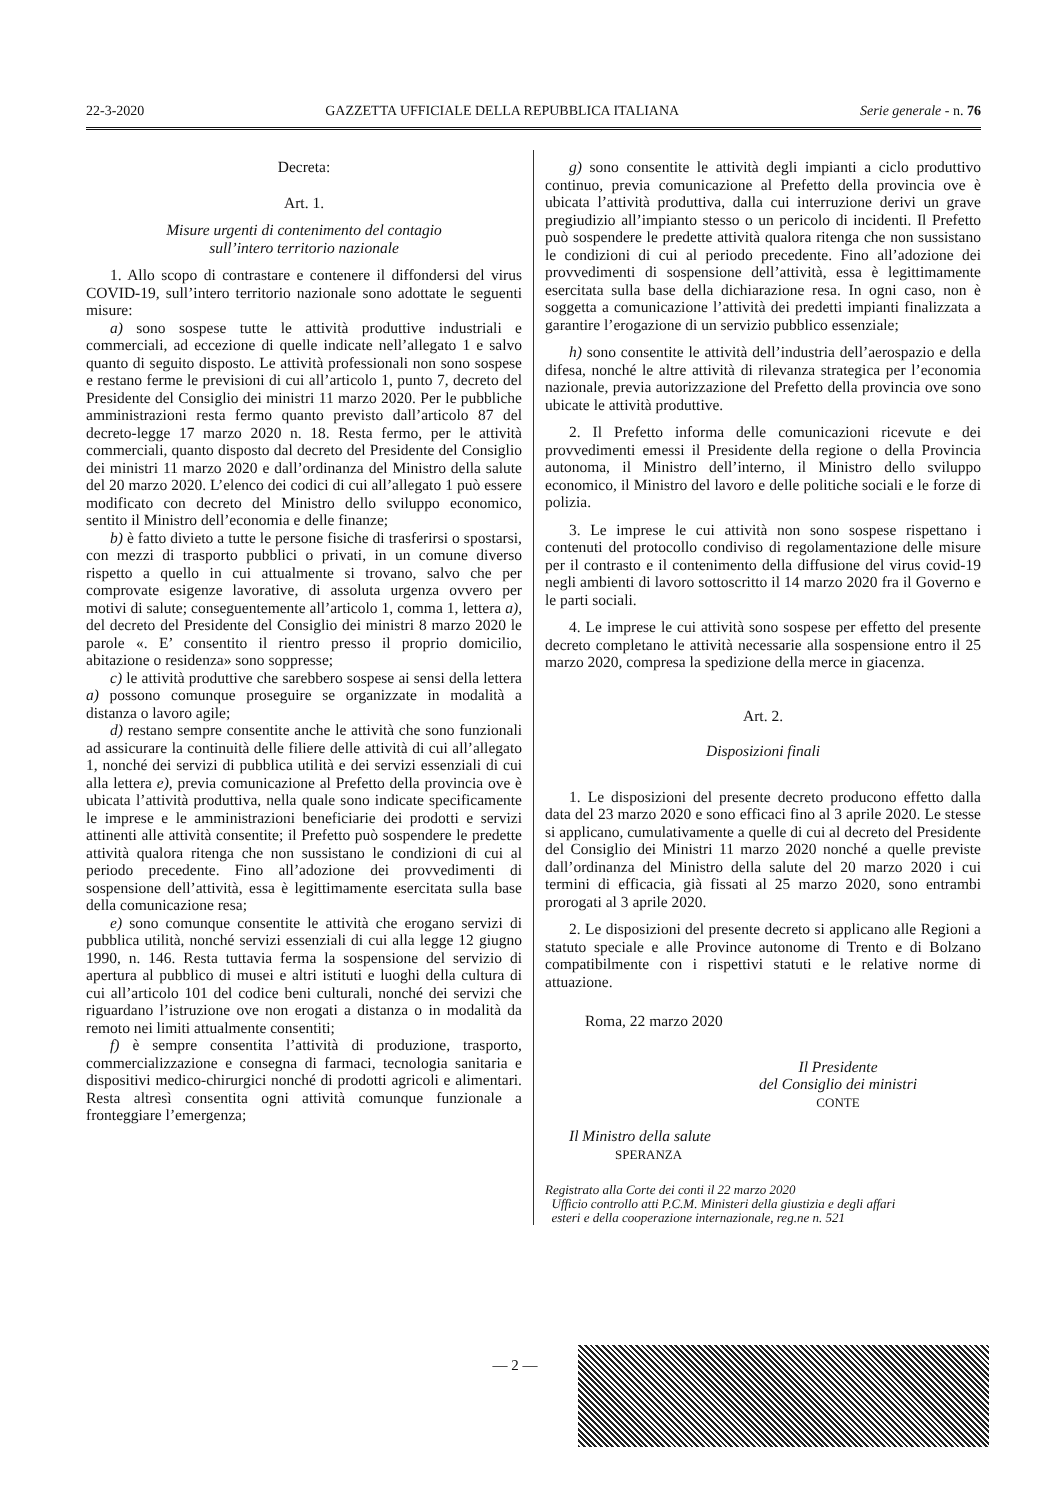22-3-2020 GAZZETTA UFFICIALE DELLA REPUBBLICA ITALIANA Serie generale - n. 76
Decreta:
Art. 1.
Misure urgenti di contenimento del contagio
sull’intero territorio nazionale
1. Allo scopo di contrastare e contenere il diffondersi del virus COVID-19, sull’intero territorio nazionale sono adottate le seguenti misure:
a) sono sospese tutte le attività produttive industriali e commerciali, ad eccezione di quelle indicate nell’allegato 1 e salvo quanto di seguito disposto. Le attività professionali non sono sospese e restano ferme le previsioni di cui all’articolo 1, punto 7, decreto del Presidente del Consiglio dei ministri 11 marzo 2020. Per le pubbliche amministrazioni resta fermo quanto previsto dall’articolo 87 del decreto-legge 17 marzo 2020 n. 18. Resta fermo, per le attività commerciali, quanto disposto dal decreto del Presidente del Consiglio dei ministri 11 marzo 2020 e dall’ordinanza del Ministro della salute del 20 marzo 2020. L’elenco dei codici di cui all’allegato 1 può essere modificato con decreto del Ministro dello sviluppo economico, sentito il Ministro dell’economia e delle finanze;
b) è fatto divieto a tutte le persone fisiche di trasferirsi o spostarsi, con mezzi di trasporto pubblici o privati, in un comune diverso rispetto a quello in cui attualmente si trovano, salvo che per comprovate esigenze lavorative, di assoluta urgenza ovvero per motivi di salute; conseguentemente all’articolo 1, comma 1, lettera a), del decreto del Presidente del Consiglio dei ministri 8 marzo 2020 le parole «. E’ consentito il rientro presso il proprio domicilio, abitazione o residenza» sono soppresse;
c) le attività produttive che sarebbero sospese ai sensi della lettera a) possono comunque proseguire se organizzate in modalità a distanza o lavoro agile;
d) restano sempre consentite anche le attività che sono funzionali ad assicurare la continuità delle filiere delle attività di cui all’allegato 1, nonché dei servizi di pubblica utilità e dei servizi essenziali di cui alla lettera e), previa comunicazione al Prefetto della provincia ove è ubicata l’attività produttiva, nella quale sono indicate specificamente le imprese e le amministrazioni beneficiarie dei prodotti e servizi attinenti alle attività consentite; il Prefetto può sospendere le predette attività qualora ritenga che non sussistano le condizioni di cui al periodo precedente. Fino all’adozione dei provvedimenti di sospensione dell’attività, essa è legittimamente esercitata sulla base della comunicazione resa;
e) sono comunque consentite le attività che erogano servizi di pubblica utilità, nonché servizi essenziali di cui alla legge 12 giugno 1990, n. 146. Resta tuttavia ferma la sospensione del servizio di apertura al pubblico di musei e altri istituti e luoghi della cultura di cui all’articolo 101 del codice beni culturali, nonché dei servizi che riguardano l’istruzione ove non erogati a distanza o in modalità da remoto nei limiti attualmente consentiti;
f) è sempre consentita l’attività di produzione, trasporto, commercializzazione e consegna di farmaci, tecnologia sanitaria e dispositivi medico-chirurgici nonché di prodotti agricoli e alimentari. Resta altresì consentita ogni attività comunque funzionale a fronteggiare l’emergenza;
g) sono consentite le attività degli impianti a ciclo produttivo continuo, previa comunicazione al Prefetto della provincia ove è ubicata l’attività produttiva, dalla cui interruzione derivi un grave pregiudizio all’impianto stesso o un pericolo di incidenti. Il Prefetto può sospendere le predette attività qualora ritenga che non sussistano le condizioni di cui al periodo precedente. Fino all’adozione dei provvedimenti di sospensione dell’attività, essa è legittimamente esercitata sulla base della dichiarazione resa. In ogni caso, non è soggetta a comunicazione l’attività dei predetti impianti finalizzata a garantire l’erogazione di un servizio pubblico essenziale;
h) sono consentite le attività dell’industria dell’aerospazio e della difesa, nonché le altre attività di rilevanza strategica per l’economia nazionale, previa autorizzazione del Prefetto della provincia ove sono ubicate le attività produttive.
2. Il Prefetto informa delle comunicazioni ricevute e dei provvedimenti emessi il Presidente della regione o della Provincia autonoma, il Ministro dell’interno, il Ministro dello sviluppo economico, il Ministro del lavoro e delle politiche sociali e le forze di polizia.
3. Le imprese le cui attività non sono sospese rispettano i contenuti del protocollo condiviso di regolamentazione delle misure per il contrasto e il contenimento della diffusione del virus covid-19 negli ambienti di lavoro sottoscritto il 14 marzo 2020 fra il Governo e le parti sociali.
4. Le imprese le cui attività sono sospese per effetto del presente decreto completano le attività necessarie alla sospensione entro il 25 marzo 2020, compresa la spedizione della merce in giacenza.
Art. 2.
Disposizioni finali
1. Le disposizioni del presente decreto producono effetto dalla data del 23 marzo 2020 e sono efficaci fino al 3 aprile 2020. Le stesse si applicano, cumulativamente a quelle di cui al decreto del Presidente del Consiglio dei Ministri 11 marzo 2020 nonché a quelle previste dall’ordinanza del Ministro della salute del 20 marzo 2020 i cui termini di efficacia, già fissati al 25 marzo 2020, sono entrambi prorogati al 3 aprile 2020.
2. Le disposizioni del presente decreto si applicano alle Regioni a statuto speciale e alle Province autonome di Trento e di Bolzano compatibilmente con i rispettivi statuti e le relative norme di attuazione.
Roma, 22 marzo 2020
Il Presidente
del Consiglio dei ministri
CONTE
Il Ministro della salute
SPERANZA
Registrato alla Corte dei conti il 22 marzo 2020
Ufficio controllo atti P.C.M. Ministeri della giustizia e degli affari
esteri e della cooperazione internazionale, reg.ne n. 521
— 2 —